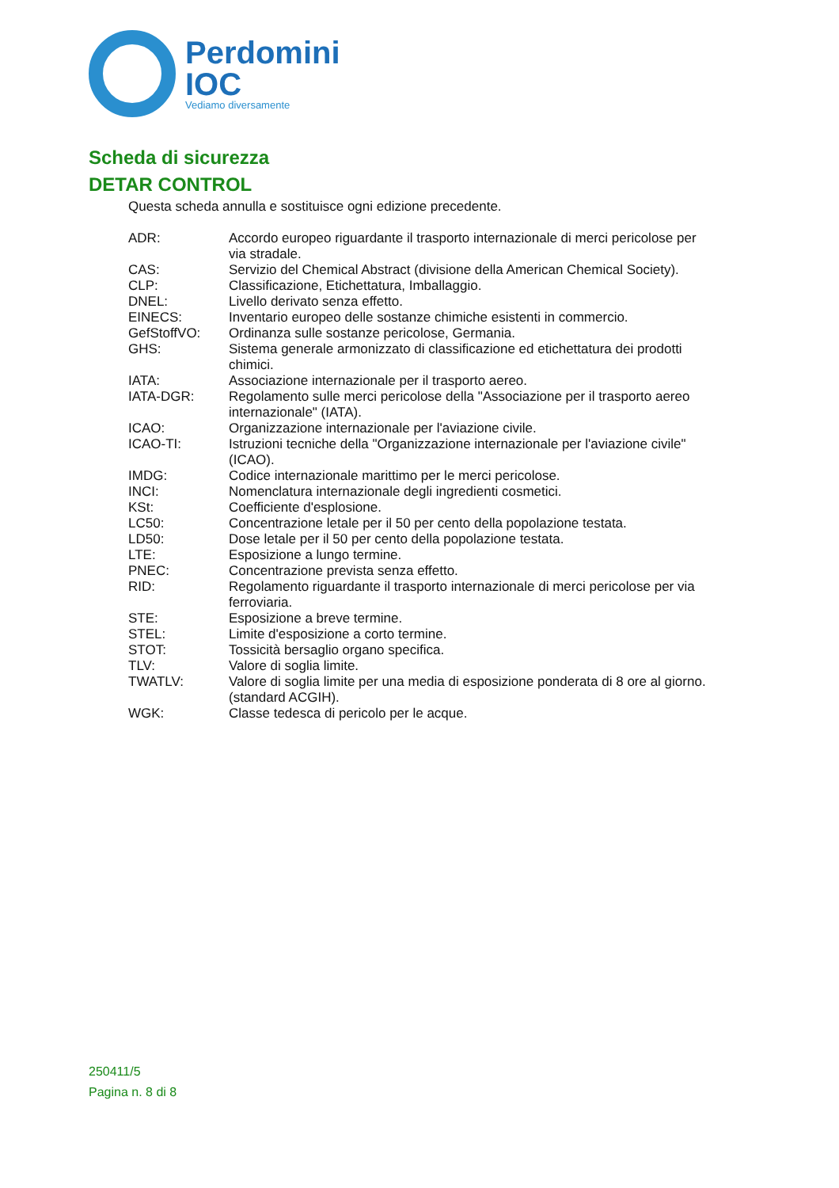Perdomini
IOC
Vediamo diversamente
Scheda di sicurezza
DETAR CONTROL
Questa scheda annulla e sostituisce ogni edizione precedente.
| ADR: | Accordo europeo riguardante il trasporto internazionale di merci pericolose per via stradale. |
| CAS: | Servizio del Chemical Abstract (divisione della American Chemical Society). |
| CLP: | Classificazione, Etichettatura, Imballaggio. |
| DNEL: | Livello derivato senza effetto. |
| EINECS: | Inventario europeo delle sostanze chimiche esistenti in commercio. |
| GefStoffVO: | Ordinanza sulle sostanze pericolose, Germania. |
| GHS: | Sistema generale armonizzato di classificazione ed etichettatura dei prodotti chimici. |
| IATA: | Associazione internazionale per il trasporto aereo. |
| IATA-DGR: | Regolamento sulle merci pericolose della "Associazione per il trasporto aereo internazionale" (IATA). |
| ICAO: | Organizzazione internazionale per l'aviazione civile. |
| ICAO-TI: | Istruzioni tecniche della "Organizzazione internazionale per l'aviazione civile" (ICAO). |
| IMDG: | Codice internazionale marittimo per le merci pericolose. |
| INCI: | Nomenclatura internazionale degli ingredienti cosmetici. |
| KSt: | Coefficiente d'esplosione. |
| LC50: | Concentrazione letale per il 50 per cento della popolazione testata. |
| LD50: | Dose letale per il 50 per cento della popolazione testata. |
| LTE: | Esposizione a lungo termine. |
| PNEC: | Concentrazione prevista senza effetto. |
| RID: | Regolamento riguardante il trasporto internazionale di merci pericolose per via ferroviaria. |
| STE: | Esposizione a breve termine. |
| STEL: | Limite d'esposizione a corto termine. |
| STOT: | Tossicità bersaglio organo specifica. |
| TLV: | Valore di soglia limite. |
| TWATLV: | Valore di soglia limite per una media di esposizione ponderata di 8 ore al giorno. (standard ACGIH). |
| WGK: | Classe tedesca di pericolo per le acque. |
250411/5
Pagina n. 8 di 8